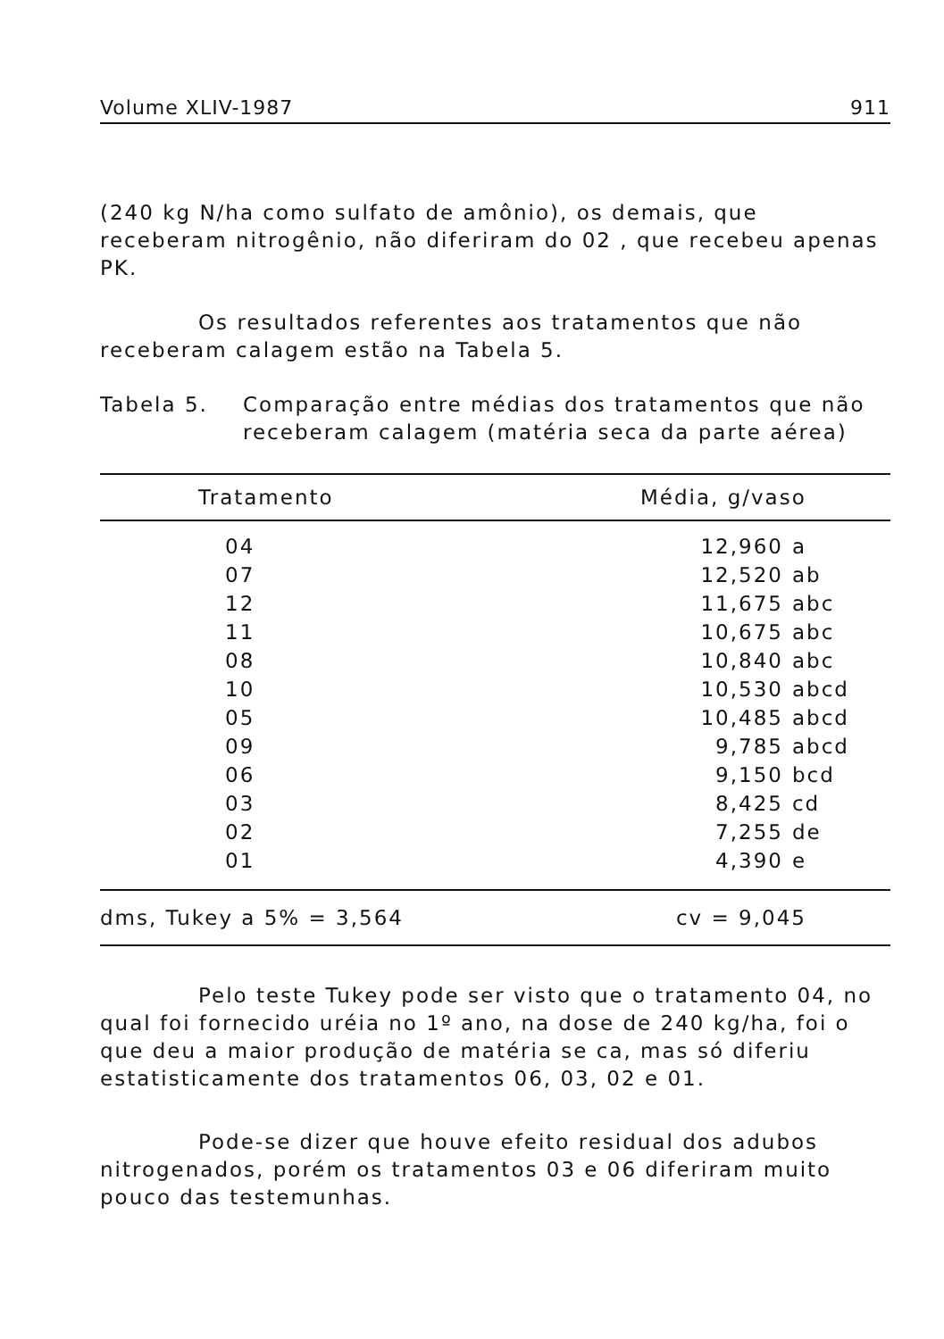Volume XLIV-1987 911
(240 kg N/ha como sulfato de amônio), os demais, que receberam nitrogênio, não diferiram do 02 , que recebeu apenas PK.
Os resultados referentes aos tratamentos que não receberam calagem estão na Tabela 5.
Tabela 5. Comparação entre médias dos tratamentos que não receberam calagem (matéria seca da parte aérea)
| Tratamento | Média, g/vaso | |
| --- | --- | --- |
| 04 | 12,960 | a |
| 07 | 12,520 | ab |
| 12 | 11,675 | abc |
| 11 | 10,675 | abc |
| 08 | 10,840 | abc |
| 10 | 10,530 | abcd |
| 05 | 10,485 | abcd |
| 09 | 9,785 | abcd |
| 06 | 9,150 | bcd |
| 03 | 8,425 | cd |
| 02 | 7,255 | de |
| 01 | 4,390 | e |
| dms, Tukey a 5% = 3,564 | cv = 9,045 | |
Pelo teste Tukey pode ser visto que o tratamento 04, no qual foi fornecido uréia no 1º ano, na dose de 240 kg/ha, foi o que deu a maior produção de matéria se ca, mas só diferiu estatisticamente dos tratamentos 06, 03, 02 e 01.
Pode-se dizer que houve efeito residual dos adubos nitrogenados, porém os tratamentos 03 e 06 diferiram muito pouco das testemunhas.